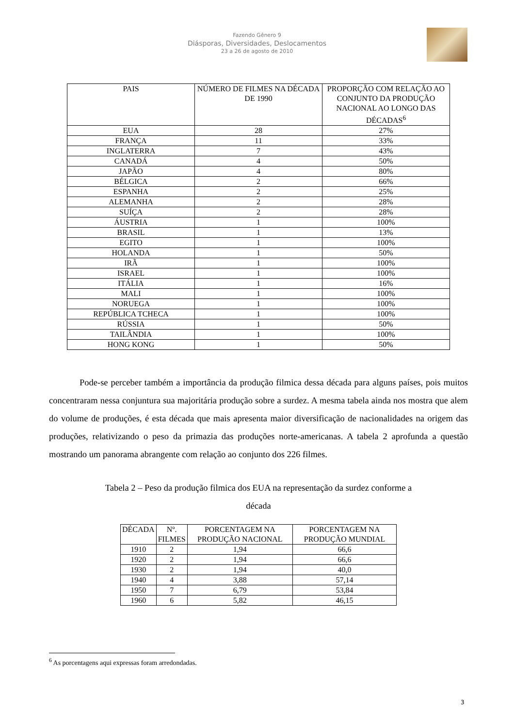Fazendo Gênero 9
Diásporas, Diversidades, Deslocamentos
23 a 26 de agosto de 2010
| PAIS | NÚMERO DE FILMES NA DÉCADA DE 1990 | PROPORÇÃO COM RELAÇÃO AO CONJUNTO DA PRODUÇÃO NACIONAL AO LONGO DAS DÉCADAS<sup>6</sup> |
| --- | --- | --- |
| EUA | 28 | 27% |
| FRANÇA | 11 | 33% |
| INGLATERRA | 7 | 43% |
| CANADÁ | 4 | 50% |
| JAPÃO | 4 | 80% |
| BÉLGICA | 2 | 66% |
| ESPANHA | 2 | 25% |
| ALEMANHA | 2 | 28% |
| SUÍÇA | 2 | 28% |
| ÁUSTRIA | 1 | 100% |
| BRASIL | 1 | 13% |
| EGITO | 1 | 100% |
| HOLANDA | 1 | 50% |
| IRÃ | 1 | 100% |
| ISRAEL | 1 | 100% |
| ITÁLIA | 1 | 16% |
| MALI | 1 | 100% |
| NORUEGA | 1 | 100% |
| REPÚBLICA TCHECA | 1 | 100% |
| RÚSSIA | 1 | 50% |
| TAILÂNDIA | 1 | 100% |
| HONG KONG | 1 | 50% |
Pode-se perceber também a importância da produção filmica dessa década para alguns países, pois muitos concentraram nessa conjuntura sua majoritária produção sobre a surdez. A mesma tabela ainda nos mostra que alem do volume de produções, é esta década que mais apresenta maior diversificação de nacionalidades na origem das produções, relativizando o peso da primazia das produções norte-americanas. A tabela 2 aprofunda a questão mostrando um panorama abrangente com relação ao conjunto dos 226 filmes.
Tabela 2 – Peso da produção filmica dos EUA na representação da surdez conforme a
década
| DÉCADA | Nº. FILMES | PORCENTAGEM NA PRODUÇÃO NACIONAL | PORCENTAGEM NA PRODUÇÃO MUNDIAL |
| --- | --- | --- | --- |
| 1910 | 2 | 1,94 | 66,6 |
| 1920 | 2 | 1,94 | 66,6 |
| 1930 | 2 | 1,94 | 40,0 |
| 1940 | 4 | 3,88 | 57,14 |
| 1950 | 7 | 6,79 | 53,84 |
| 1960 | 6 | 5,82 | 46,15 |
<sup>6</sup> As porcentagens aqui expressas foram arredondadas.
3